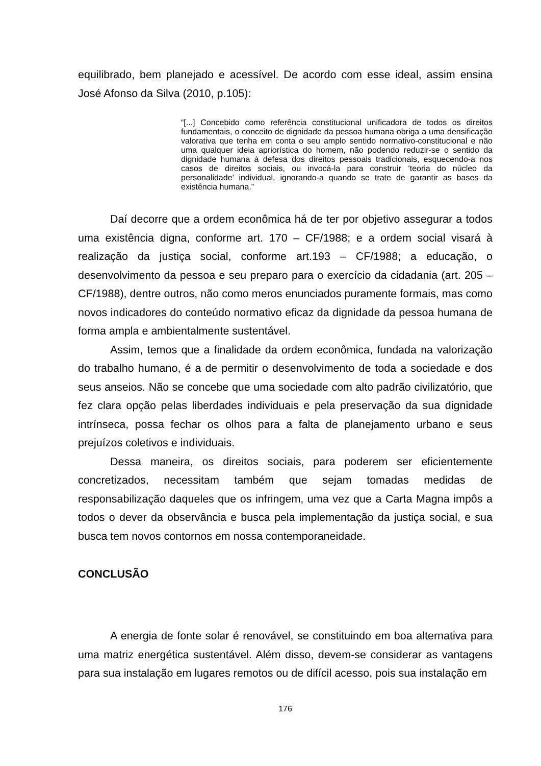equilibrado, bem planejado e acessível. De acordo com esse ideal, assim ensina José Afonso da Silva (2010, p.105):
“[...] Concebido como referência constitucional unificadora de todos os direitos fundamentais, o conceito de dignidade da pessoa humana obriga a uma densificação valorativa que tenha em conta o seu amplo sentido normativo-constitucional e não uma qualquer ideia apriorística do homem, não podendo reduzir-se o sentido da dignidade humana à defesa dos direitos pessoais tradicionais, esquecendo-a nos casos de direitos sociais, ou invocá-la para construir ‘teoria do núcleo da personalidade’ individual, ignorando-a quando se trate de garantir as bases da existência humana.”
Daí decorre que a ordem econômica há de ter por objetivo assegurar a todos uma existência digna, conforme art. 170 – CF/1988; e a ordem social visará à realização da justiça social, conforme art.193 – CF/1988; a educação, o desenvolvimento da pessoa e seu preparo para o exercício da cidadania (art. 205 – CF/1988), dentre outros, não como meros enunciados puramente formais, mas como novos indicadores do conteúdo normativo eficaz da dignidade da pessoa humana de forma ampla e ambientalmente sustentável.
Assim, temos que a finalidade da ordem econômica, fundada na valorização do trabalho humano, é a de permitir o desenvolvimento de toda a sociedade e dos seus anseios. Não se concebe que uma sociedade com alto padrão civilizatório, que fez clara opção pelas liberdades individuais e pela preservação da sua dignidade intrínseca, possa fechar os olhos para a falta de planejamento urbano e seus prejuízos coletivos e individuais.
Dessa maneira, os direitos sociais, para poderem ser eficientemente concretizados, necessitam também que sejam tomadas medidas de responsabilização daqueles que os infringem, uma vez que a Carta Magna impôs a todos o dever da observância e busca pela implementação da justiça social, e sua busca tem novos contornos em nossa contemporaneidade.
CONCLUSÃO
A energia de fonte solar é renovável, se constituindo em boa alternativa para uma matriz energética sustentável. Além disso, devem-se considerar as vantagens para sua instalação em lugares remotos ou de difícil acesso, pois sua instalação em
176